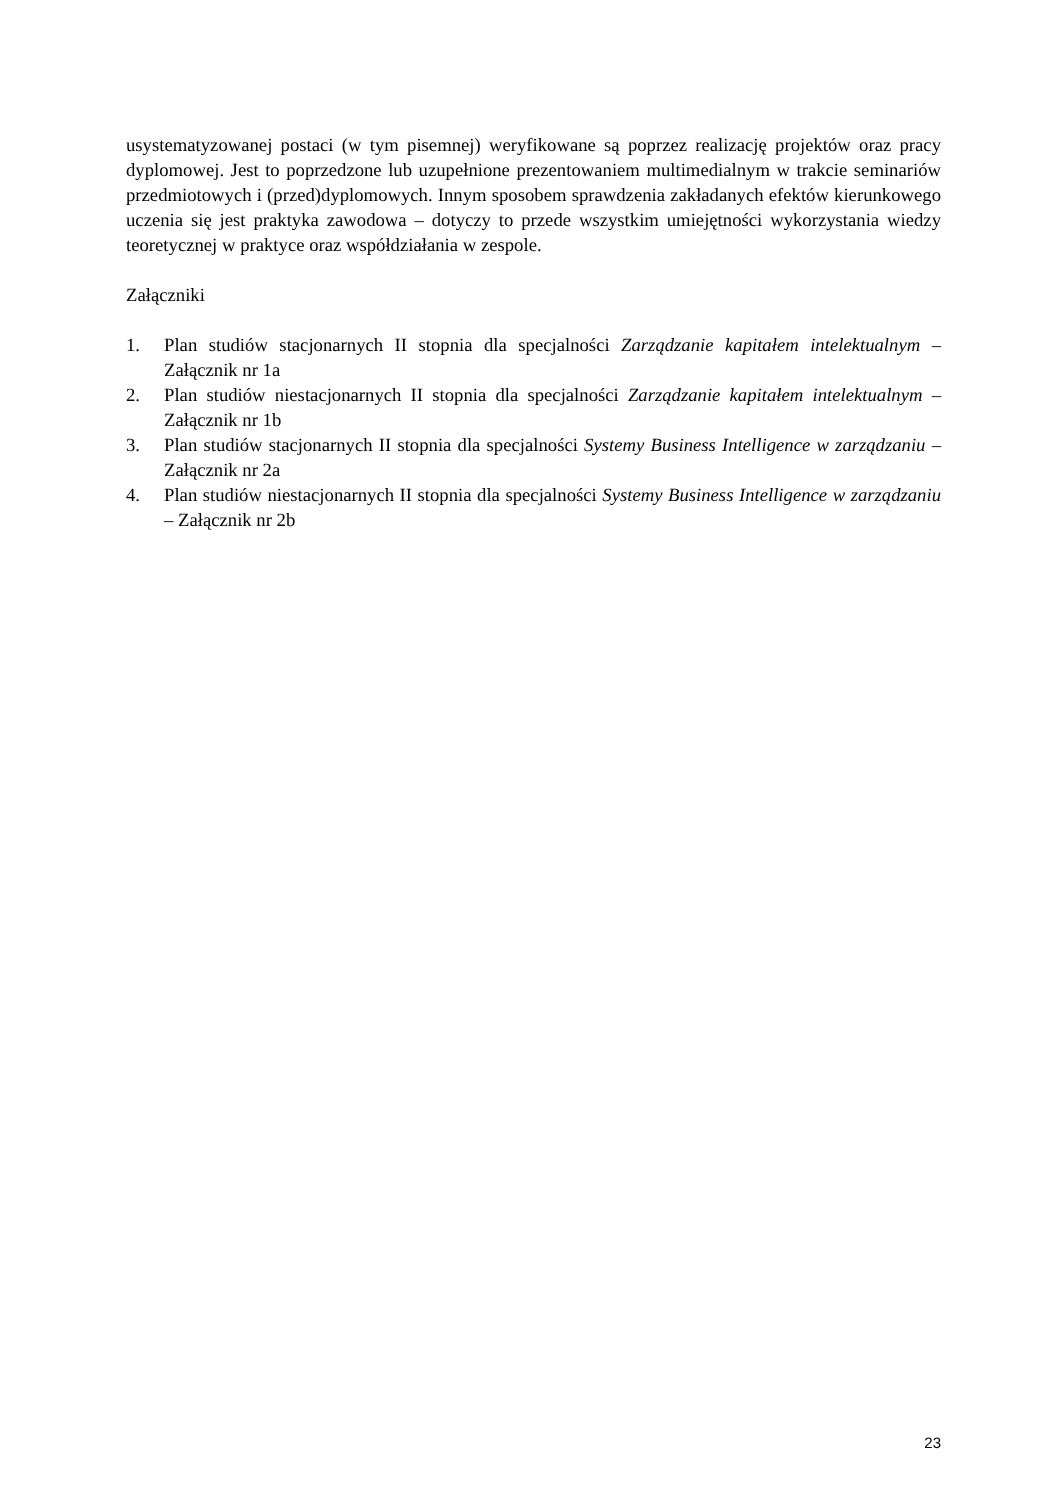usystematyzowanej postaci (w tym pisemnej) weryfikowane są poprzez realizację projektów oraz pracy dyplomowej. Jest to poprzedzone lub uzupełnione prezentowaniem multimedialnym w trakcie seminariów przedmiotowych i (przed)dyplomowych. Innym sposobem sprawdzenia zakładanych efektów kierunkowego uczenia się jest praktyka zawodowa – dotyczy to przede wszystkim umiejętności wykorzystania wiedzy teoretycznej w praktyce oraz współdziałania w zespole.
Załączniki
1. Plan studiów stacjonarnych II stopnia dla specjalności Zarządzanie kapitałem intelektualnym – Załącznik nr 1a
2. Plan studiów niestacjonarnych II stopnia dla specjalności Zarządzanie kapitałem intelektualnym – Załącznik nr 1b
3. Plan studiów stacjonarnych II stopnia dla specjalności Systemy Business Intelligence w zarządzaniu – Załącznik nr 2a
4. Plan studiów niestacjonarnych II stopnia dla specjalności Systemy Business Intelligence w zarządzaniu – Załącznik nr 2b
23